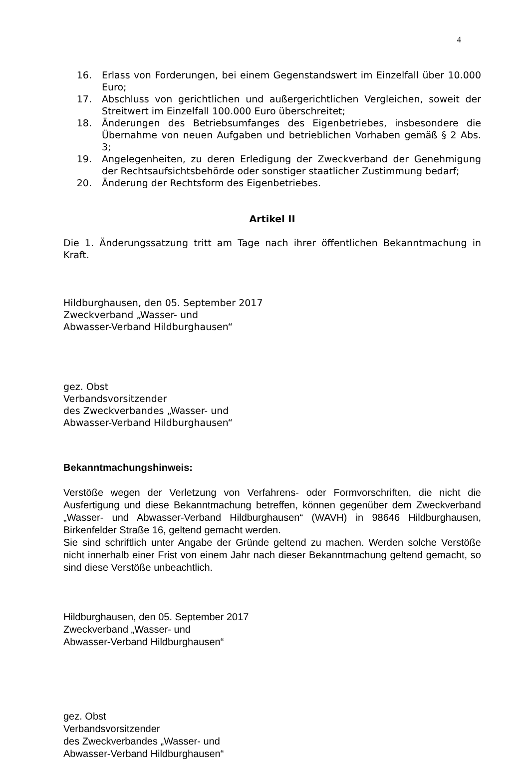4
16. Erlass von Forderungen, bei einem Gegenstandswert im Einzelfall über 10.000 Euro;
17. Abschluss von gerichtlichen und außergerichtlichen Vergleichen, soweit der Streitwert im Einzelfall 100.000 Euro überschreitet;
18. Änderungen des Betriebsumfanges des Eigenbetriebes, insbesondere die Übernahme von neuen Aufgaben und betrieblichen Vorhaben gemäß § 2 Abs. 3;
19. Angelegenheiten, zu deren Erledigung der Zweckverband der Genehmigung der Rechtsaufsichtsbehörde oder sonstiger staatlicher Zustimmung bedarf;
20. Änderung der Rechtsform des Eigenbetriebes.
Artikel II
Die 1. Änderungssatzung tritt am Tage nach ihrer öffentlichen Bekanntmachung in Kraft.
Hildburghausen, den 05. September 2017
Zweckverband „Wasser- und
Abwasser-Verband Hildburghausen“
gez. Obst
Verbandsvorsitzender
des Zweckverbandes „Wasser- und
Abwasser-Verband Hildburghausen“
Bekanntmachungshinweis:
Verstöße wegen der Verletzung von Verfahrens- oder Formvorschriften, die nicht die Ausfertigung und diese Bekanntmachung betreffen, können gegenüber dem Zweck­verband „Wasser- und Abwasser-Verband Hildburghausen“ (WAVH) in 98646 Hildburg­hausen, Birkenfelder Straße 16, geltend gemacht werden.
Sie sind schriftlich unter Angabe der Gründe geltend zu machen. Werden solche Ver­stöße nicht innerhalb einer Frist von einem Jahr nach dieser Bekanntmachung geltend gemacht, so sind diese Verstöße unbeachtlich.
Hildburghausen, den 05. September 2017
Zweckverband „Wasser- und
Abwasser-Verband Hildburghausen“
gez. Obst
Verbandsvorsitzender
des Zweckverbandes „Wasser- und
Abwasser-Verband Hildburghausen“